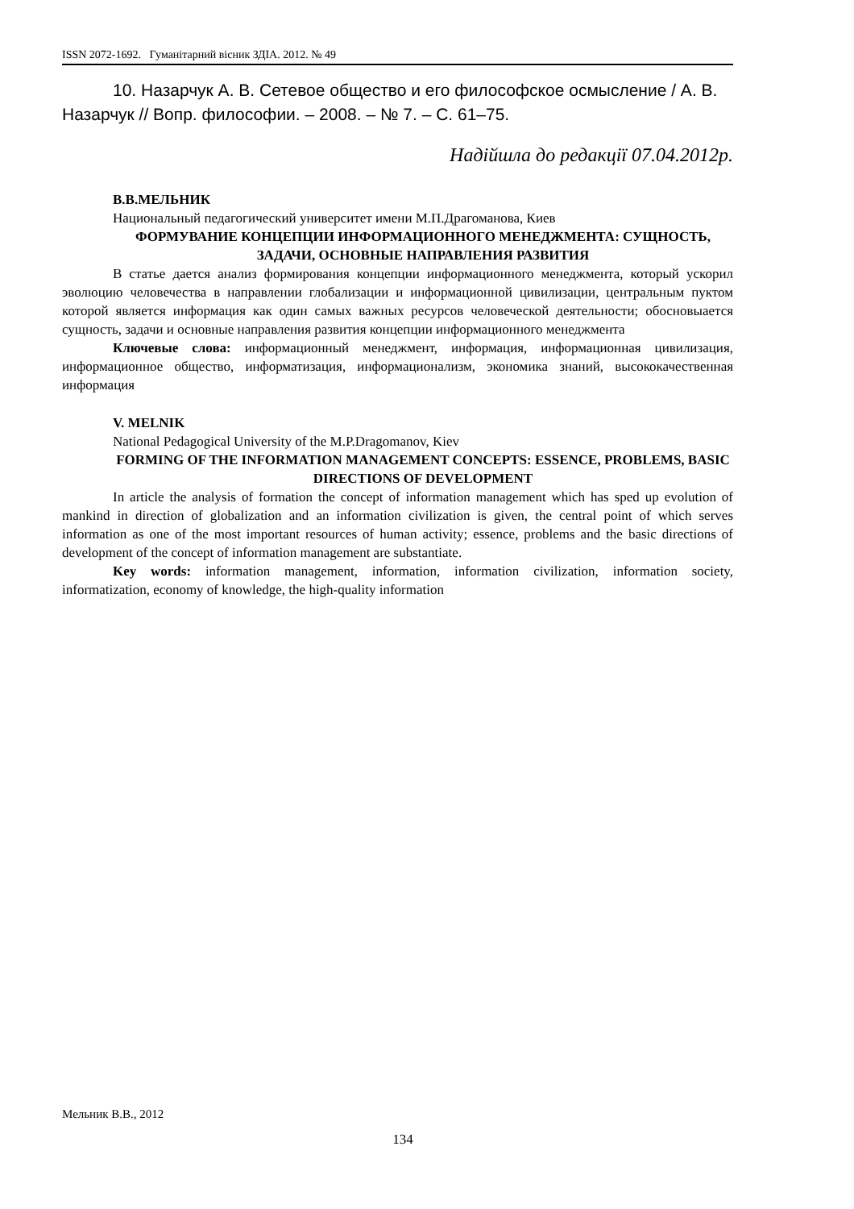ISSN 2072-1692. Гуманітарний вісник ЗДІА. 2012. № 49
10. Назарчук А. В. Сетевое общество и его философское осмысление / А. В. Назарчук // Вопр. философии. – 2008. – № 7. – С. 61–75.
Надійшла до редакції 07.04.2012р.
В.В.МЕЛЬНИК
Национальный педагогический университет имени М.П.Драгоманова, Киев
ФОРМУВАНИЕ КОНЦЕПЦИИ ИНФОРМАЦИОННОГО МЕНЕДЖМЕНТА: СУЩНОСТЬ, ЗАДАЧИ, ОСНОВНЫЕ НАПРАВЛЕНИЯ РАЗВИТИЯ
В статье дается анализ формирования концепции информационного менеджмента, который ускорил эволюцию человечества в направлении глобализации и информационной цивилизации, центральным пуктом которой является информация как один самых важных ресурсов человеческой деятельности; обосновыается сущность, задачи и основные направления развития концепции информационного менеджмента
Ключевые слова: информационный менеджмент, информация, информационная цивилизация, информационное общество, информатизация, информационализм, экономика знаний, высококачественная информация
V. MELNIK
National Pedagogical University of the M.P.Dragomanov, Kiev
FORMING OF THE INFORMATION MANAGEMENT CONCEPTS: ESSENCE, PROBLEMS, BASIC DIRECTIONS OF DEVELOPMENT
In article the analysis of formation the concept of information management which has sped up evolution of mankind in direction of globalization and an information civilization is given, the central point of which serves information as one of the most important resources of human activity; essence, problems and the basic directions of development of the concept of information management are substantiate.
Key words: information management, information, information civilization, information society, informatization, economy of knowledge, the high-quality information
Мельник В.В., 2012
134